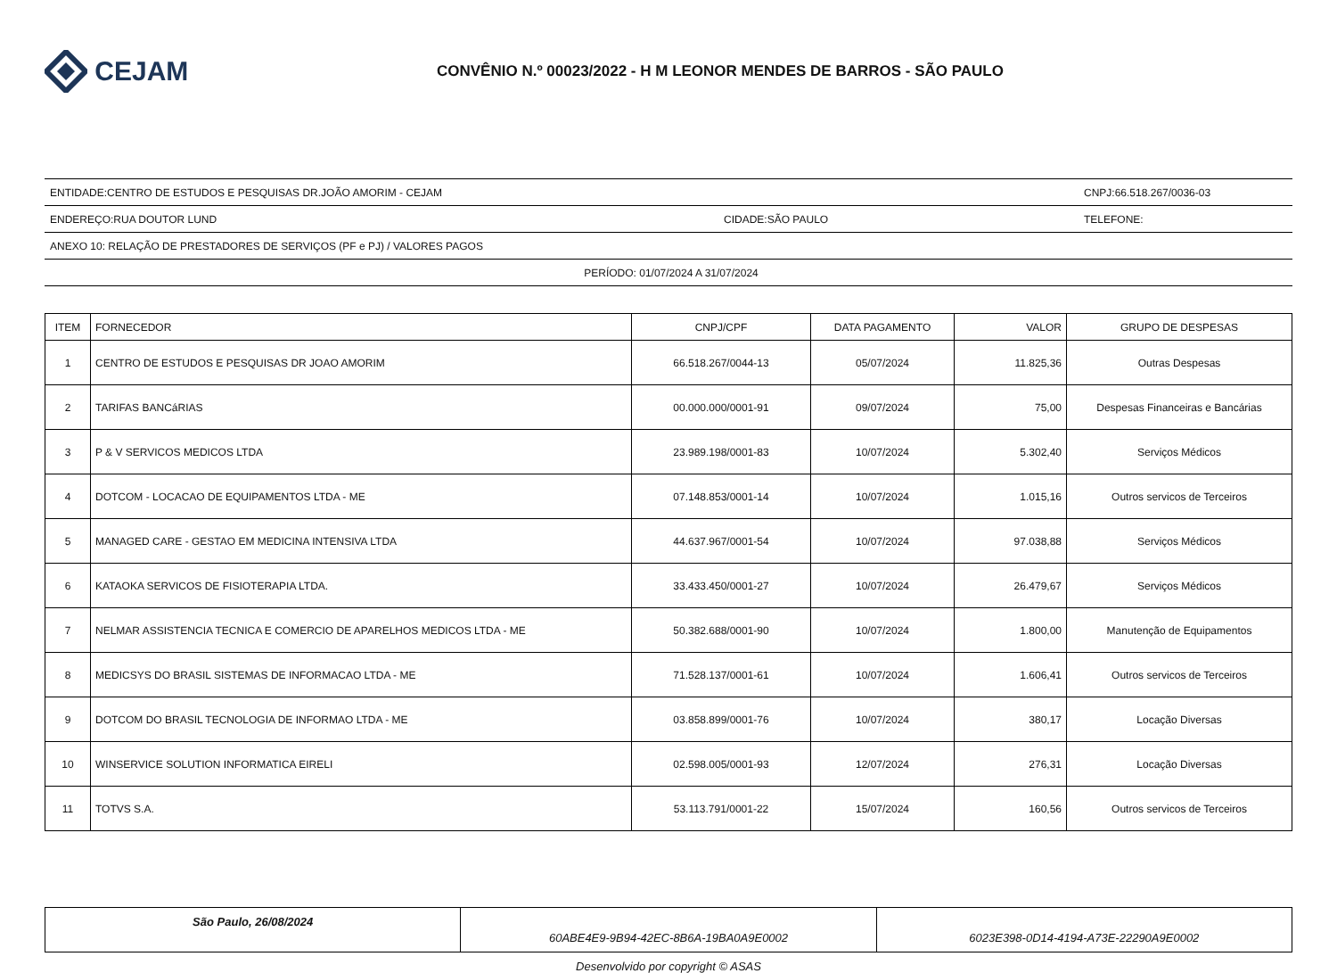CEJAM
CONVÊNIO N.º 00023/2022 - H M LEONOR MENDES DE BARROS - SÃO PAULO
ENTIDADE:CENTRO DE ESTUDOS E PESQUISAS DR.JOÃO AMORIM - CEJAM CNPJ:66.518.267/0036-03
ENDEREÇO:RUA DOUTOR LUND CIDADE:SÃO PAULO TELEFONE:
ANEXO 10: RELAÇÃO DE PRESTADORES DE SERVIÇOS (PF e PJ) / VALORES PAGOS
PERÍODO: 01/07/2024 A 31/07/2024
| ITEM | FORNECEDOR | CNPJ/CPF | DATA PAGAMENTO | VALOR | GRUPO DE DESPESAS |
| --- | --- | --- | --- | --- | --- |
| 1 | CENTRO DE ESTUDOS E PESQUISAS DR JOAO AMORIM | 66.518.267/0044-13 | 05/07/2024 | 11.825,36 | Outras Despesas |
| 2 | TARIFAS BANCáRIAS | 00.000.000/0001-91 | 09/07/2024 | 75,00 | Despesas Financeiras e Bancárias |
| 3 | P & V SERVICOS MEDICOS LTDA | 23.989.198/0001-83 | 10/07/2024 | 5.302,40 | Serviços Médicos |
| 4 | DOTCOM - LOCACAO DE EQUIPAMENTOS LTDA - ME | 07.148.853/0001-14 | 10/07/2024 | 1.015,16 | Outros servicos de Terceiros |
| 5 | MANAGED CARE - GESTAO EM MEDICINA INTENSIVA LTDA | 44.637.967/0001-54 | 10/07/2024 | 97.038,88 | Serviços Médicos |
| 6 | KATAOKA SERVICOS DE FISIOTERAPIA LTDA. | 33.433.450/0001-27 | 10/07/2024 | 26.479,67 | Serviços Médicos |
| 7 | NELMAR ASSISTENCIA TECNICA E COMERCIO DE APARELHOS MEDICOS LTDA - ME | 50.382.688/0001-90 | 10/07/2024 | 1.800,00 | Manutenção de Equipamentos |
| 8 | MEDICSYS DO BRASIL SISTEMAS DE INFORMACAO LTDA - ME | 71.528.137/0001-61 | 10/07/2024 | 1.606,41 | Outros servicos de Terceiros |
| 9 | DOTCOM DO BRASIL TECNOLOGIA DE INFORMAO LTDA - ME | 03.858.899/0001-76 | 10/07/2024 | 380,17 | Locação Diversas |
| 10 | WINSERVICE SOLUTION INFORMATICA EIRELI | 02.598.005/0001-93 | 12/07/2024 | 276,31 | Locação Diversas |
| 11 | TOTVS S.A. | 53.113.791/0001-22 | 15/07/2024 | 160,56 | Outros servicos de Terceiros |
São Paulo, 26/08/2024
60ABE4E9-9B94-42EC-8B6A-19BA0A9E0002
6023E398-0D14-4194-A73E-22290A9E0002
Desenvolvido por copyright © ASAS